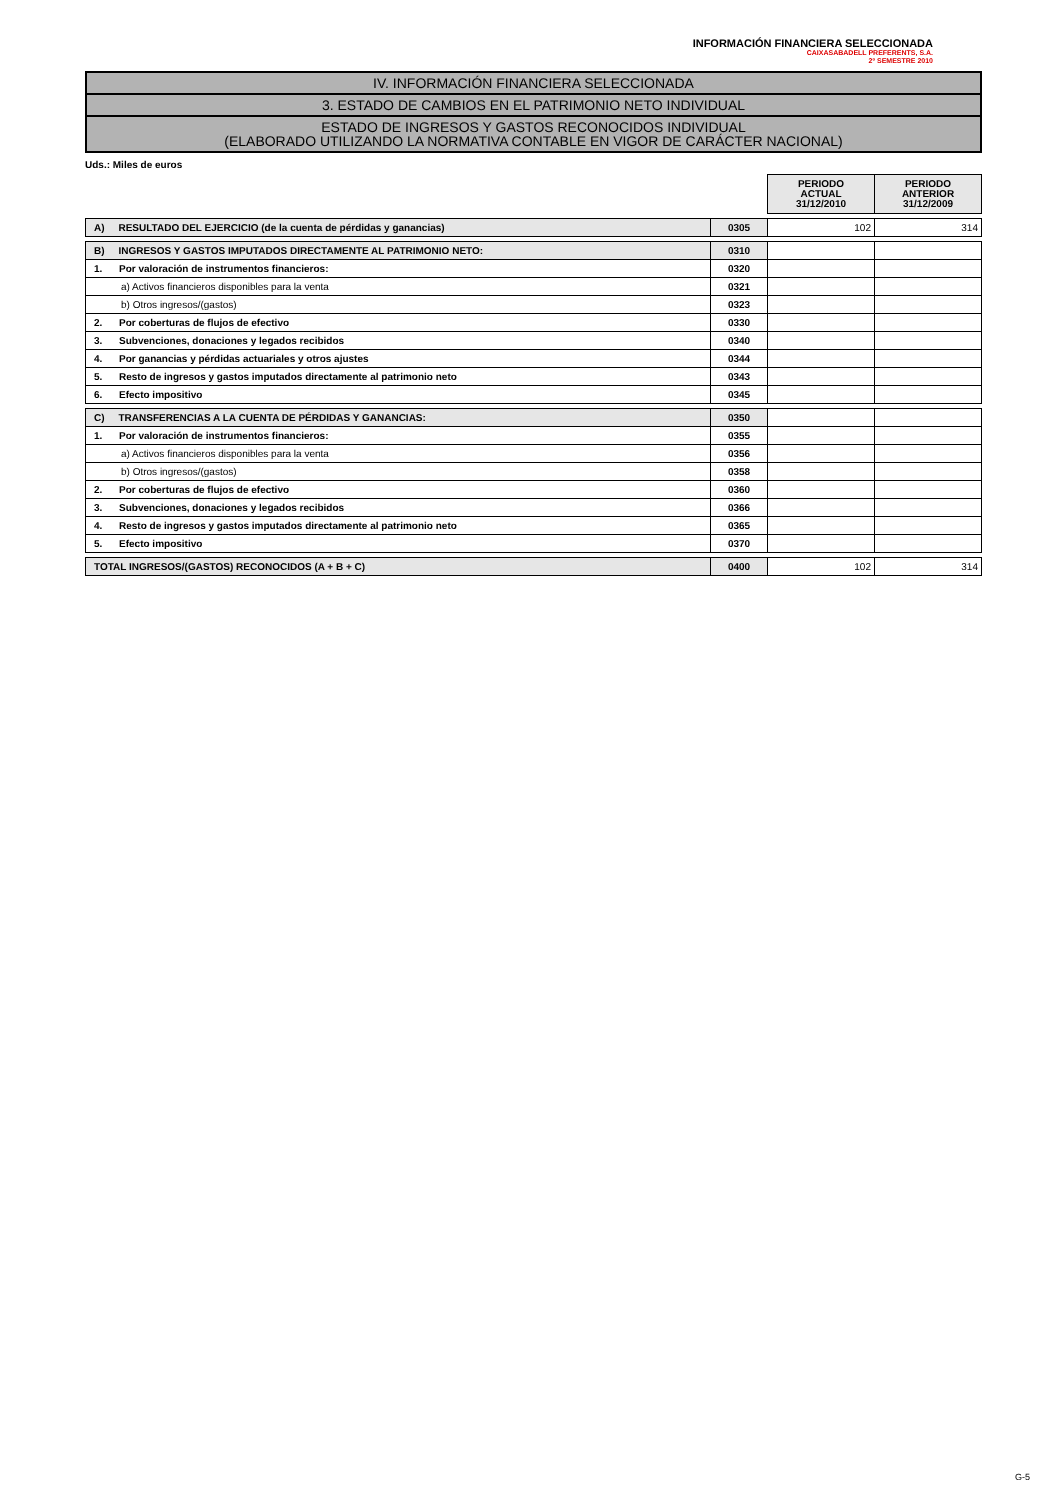INFORMACIÓN FINANCIERA SELECCIONADA
CAIXASABADELL PREFERENTS, S.A.
2º SEMESTRE 2010
IV. INFORMACIÓN FINANCIERA SELECCIONADA
3. ESTADO DE CAMBIOS EN EL PATRIMONIO NETO INDIVIDUAL
ESTADO DE INGRESOS Y GASTOS RECONOCIDOS INDIVIDUAL
(ELABORADO UTILIZANDO LA NORMATIVA CONTABLE EN VIGOR DE CARÁCTER NACIONAL)
Uds.: Miles de euros
| | | PERIODO ACTUAL 31/12/2010 | PERIODO ANTERIOR 31/12/2009 |
| A) RESULTADO DEL EJERCICIO (de la cuenta de pérdidas y ganancias) | 0305 | 102 | 314 |
| B) INGRESOS Y GASTOS IMPUTADOS DIRECTAMENTE AL PATRIMONIO NETO: | 0310 | | |
| 1. Por valoración de instrumentos financieros: | 0320 | | |
| a) Activos financieros disponibles para la venta | 0321 | | |
| b) Otros ingresos/(gastos) | 0323 | | |
| 2. Por coberturas de flujos de efectivo | 0330 | | |
| 3. Subvenciones, donaciones y legados recibidos | 0340 | | |
| 4. Por ganancias y pérdidas actuariales y otros ajustes | 0344 | | |
| 5. Resto de ingresos y gastos imputados directamente al patrimonio neto | 0343 | | |
| 6. Efecto impositivo | 0345 | | |
| C) TRANSFERENCIAS A LA CUENTA DE PÉRDIDAS Y GANANCIAS: | 0350 | | |
| 1. Por valoración de instrumentos financieros: | 0355 | | |
| a) Activos financieros disponibles para la venta | 0356 | | |
| b) Otros ingresos/(gastos) | 0358 | | |
| 2. Por coberturas de flujos de efectivo | 0360 | | |
| 3. Subvenciones, donaciones y legados recibidos | 0366 | | |
| 4. Resto de ingresos y gastos imputados directamente al patrimonio neto | 0365 | | |
| 5. Efecto impositivo | 0370 | | |
| TOTAL INGRESOS/(GASTOS) RECONOCIDOS (A + B + C) | 0400 | 102 | 314 |
G-5